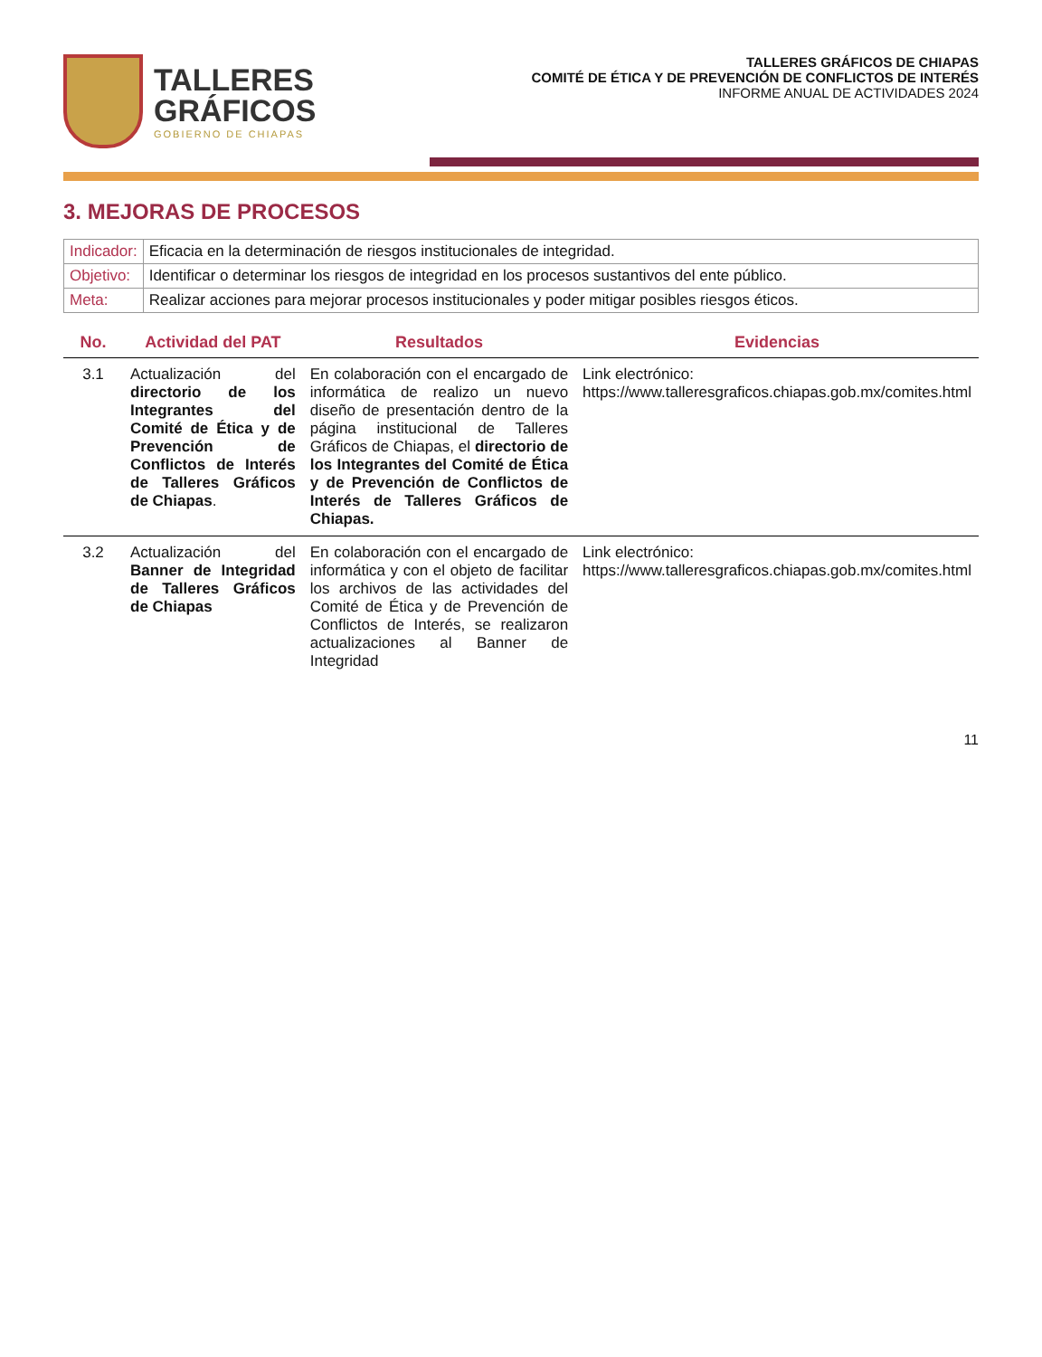TALLERES
GRÁFICOS
GOBIERNO DE CHIAPAS
TALLERES GRÁFICOS DE CHIAPAS
COMITÉ DE ÉTICA Y DE PREVENCIÓN DE CONFLICTOS DE INTERÉS
INFORME ANUAL DE ACTIVIDADES 2024
3. MEJORAS DE PROCESOS
| Indicador: | Eficacia en la determinación de riesgos institucionales de integridad. |
| Objetivo: | Identificar o determinar los riesgos de integridad en los procesos sustantivos del ente público. |
| Meta: | Realizar acciones para mejorar procesos institucionales y poder mitigar posibles riesgos éticos. |
| No. | Actividad del PAT | Resultados | Evidencias |
| --- | --- | --- | --- |
| 3.1 | Actualización del directorio de los Integrantes del Comité de Ética y de Prevención de Conflictos de Interés de Talleres Gráficos de Chiapas . | En colaboración con el encargado de informática de realizo un nuevo diseño de presentación dentro de la página institucional de Talleres Gráficos de Chiapas, el directorio de los Integrantes del Comité de Ética y de Prevención de Conflictos de Interés de Talleres Gráficos de Chiapas. | Link electrónico: https://www.talleresgraficos.chiapas.gob.mx/comites.html |
| 3.2 | Actualización del Banner de Integridad de Talleres Gráficos de Chiapas | En colaboración con el encargado de informática y con el objeto de facilitar los archivos de las actividades del Comité de Ética y de Prevención de Conflictos de Interés, se realizaron actualizaciones al Banner de Integridad | Link electrónico: https://www.talleresgraficos.chiapas.gob.mx/comites.html |
11